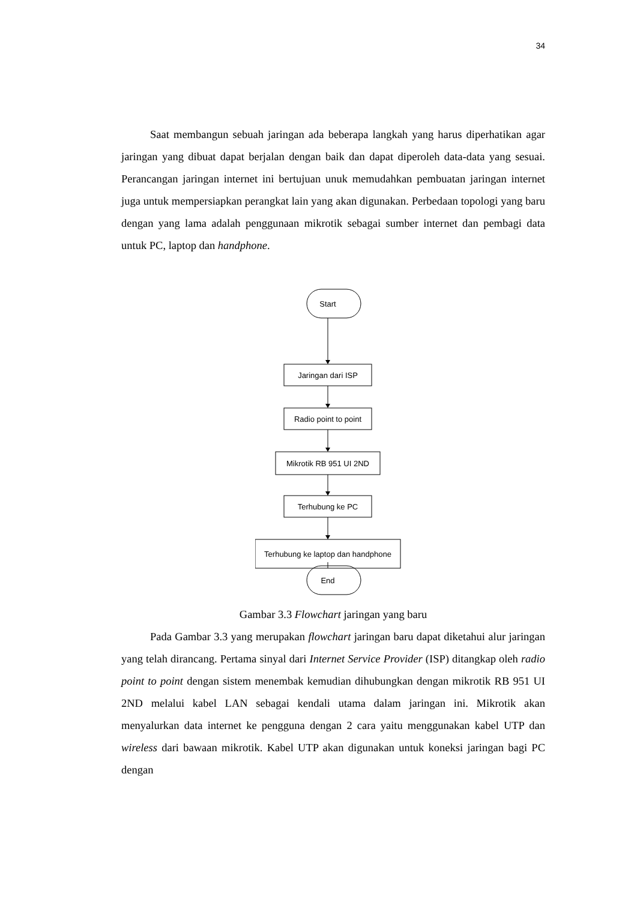34
Saat membangun sebuah jaringan ada beberapa langkah yang harus diperhatikan agar jaringan yang dibuat dapat berjalan dengan baik dan dapat diperoleh data-data yang sesuai. Perancangan jaringan internet ini bertujuan unuk memudahkan pembuatan jaringan internet juga untuk mempersiapkan perangkat lain yang akan digunakan. Perbedaan topologi yang baru dengan yang lama adalah penggunaan mikrotik sebagai sumber internet dan pembagi data untuk PC, laptop dan handphone.
Start
Jaringan dari ISP
Radio point to point
Mikrotik RB 951 UI 2ND
Terhubung ke PC
Terhubung ke laptop dan handphone
End
Gambar 3.3 Flowchart jaringan yang baru
Pada Gambar 3.3 yang merupakan flowchart jaringan baru dapat diketahui alur jaringan yang telah dirancang. Pertama sinyal dari Internet Service Provider (ISP) ditangkap oleh radio point to point dengan sistem menembak kemudian dihubungkan dengan mikrotik RB 951 UI 2ND melalui kabel LAN sebagai kendali utama dalam jaringan ini. Mikrotik akan menyalurkan data internet ke pengguna dengan 2 cara yaitu menggunakan kabel UTP dan wireless dari bawaan mikrotik. Kabel UTP akan digunakan untuk koneksi jaringan bagi PC dengan